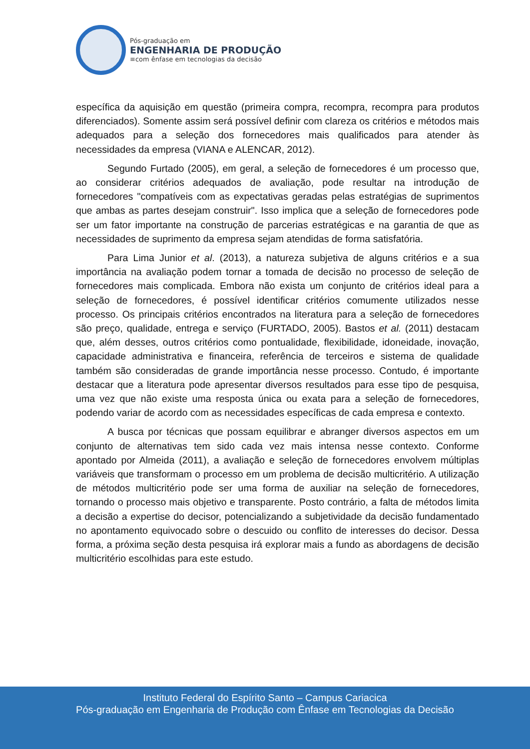Pós-graduação em
ENGENHARIA DE PRODUÇÃO
≡com ênfase em tecnologias da decisão
específica da aquisição em questão (primeira compra, recompra, recompra para produtos diferenciados). Somente assim será possível definir com clareza os critérios e métodos mais adequados para a seleção dos fornecedores mais qualificados para atender às necessidades da empresa (VIANA e ALENCAR, 2012).
Segundo Furtado (2005), em geral, a seleção de fornecedores é um processo que, ao considerar critérios adequados de avaliação, pode resultar na introdução de fornecedores "compatíveis com as expectativas geradas pelas estratégias de suprimentos que ambas as partes desejam construir". Isso implica que a seleção de fornecedores pode ser um fator importante na construção de parcerias estratégicas e na garantia de que as necessidades de suprimento da empresa sejam atendidas de forma satisfatória.
Para Lima Junior et al. (2013), a natureza subjetiva de alguns critérios e a sua importância na avaliação podem tornar a tomada de decisão no processo de seleção de fornecedores mais complicada. Embora não exista um conjunto de critérios ideal para a seleção de fornecedores, é possível identificar critérios comumente utilizados nesse processo. Os principais critérios encontrados na literatura para a seleção de fornecedores são preço, qualidade, entrega e serviço (FURTADO, 2005). Bastos et al. (2011) destacam que, além desses, outros critérios como pontualidade, flexibilidade, idoneidade, inovação, capacidade administrativa e financeira, referência de terceiros e sistema de qualidade também são consideradas de grande importância nesse processo. Contudo, é importante destacar que a literatura pode apresentar diversos resultados para esse tipo de pesquisa, uma vez que não existe uma resposta única ou exata para a seleção de fornecedores, podendo variar de acordo com as necessidades específicas de cada empresa e contexto.
A busca por técnicas que possam equilibrar e abranger diversos aspectos em um conjunto de alternativas tem sido cada vez mais intensa nesse contexto. Conforme apontado por Almeida (2011), a avaliação e seleção de fornecedores envolvem múltiplas variáveis que transformam o processo em um problema de decisão multicritério. A utilização de métodos multicritério pode ser uma forma de auxiliar na seleção de fornecedores, tornando o processo mais objetivo e transparente. Posto contrário, a falta de métodos limita a decisão a expertise do decisor, potencializando a subjetividade da decisão fundamentado no apontamento equivocado sobre o descuido ou conflito de interesses do decisor. Dessa forma, a próxima seção desta pesquisa irá explorar mais a fundo as abordagens de decisão multicritério escolhidas para este estudo.
Instituto Federal do Espírito Santo – Campus Cariacica
Pós-graduação em Engenharia de Produção com Ênfase em Tecnologias da Decisão